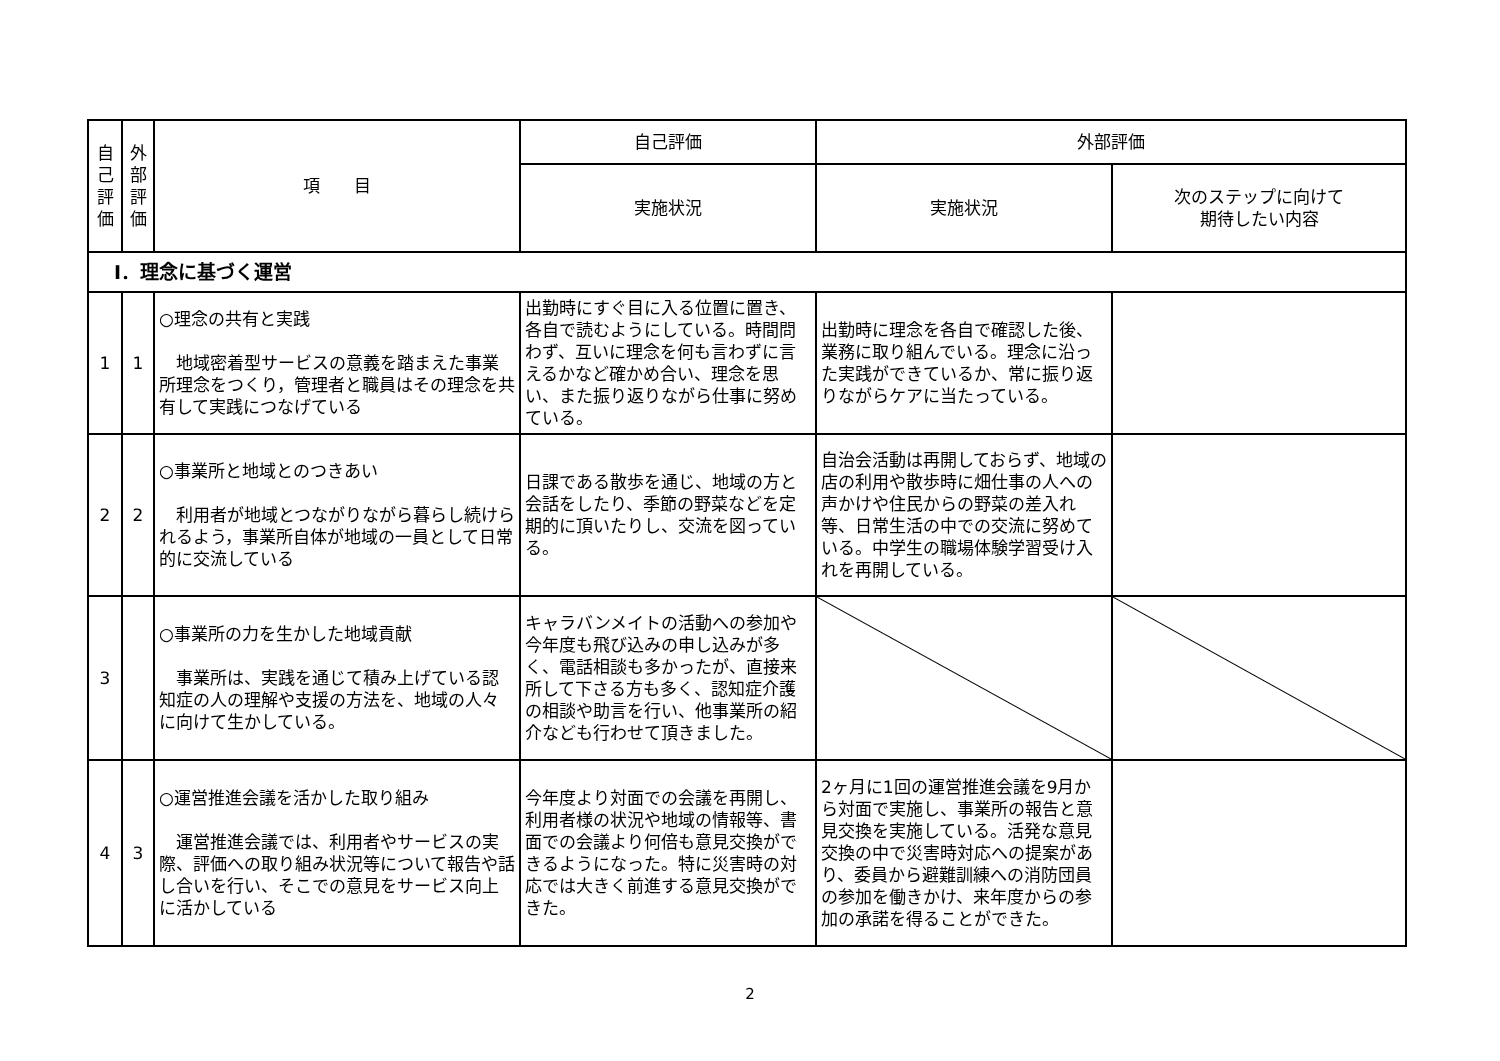| 自 己 評 価 | 外 部 評 価 | 項 目 | 自己評価 | 外部評価 | |
| --- | --- | --- | --- | --- | --- |
| | | | 実施状況 | 実施状況 | 次のステップに向けて 期待したい内容 |
| Ⅰ．理念に基づく運営 | | | | | |
| 1 | 1 | ○理念の共有と実践 地域密着型サービスの意義を踏まえた事業所理念をつくり，管理者と職員はその理念を共有して実践につなげている | 出勤時にすぐ目に入る位置に置き、各自で読むようにしている。時間問わず、互いに理念を何も言わずに言えるかなど確かめ合い、理念を思い、また振り返りながら仕事に努めている。 | 出勤時に理念を各自で確認した後、業務に取り組んでいる。理念に沿った実践ができているか、常に振り返りながらケアに当たっている。 | |
| 2 | 2 | ○事業所と地域とのつきあい 利用者が地域とつながりながら暮らし続けられるよう，事業所自体が地域の一員として日常的に交流している | 日課である散歩を通じ、地域の方と会話をしたり、季節の野菜などを定期的に頂いたりし、交流を図っている。 | 自治会活動は再開しておらず、地域の店の利用や散歩時に畑仕事の人への声かけや住民からの野菜の差入れ等、日常生活の中での交流に努めている。中学生の職場体験学習受け入れを再開している。 | |
| 3 | | ○事業所の力を生かした地域貢献 事業所は、実践を通じて積み上げている認知症の人の理解や支援の方法を、地域の人々に向けて生かしている。 | キャラバンメイトの活動への参加や今年度も飛び込みの申し込みが多く、電話相談も多かったが、直接来所して下さる方も多く、認知症介護の相談や助言を行い、他事業所の紹介なども行わせて頂きました。 | | |
| 4 | 3 | ○運営推進会議を活かした取り組み 運営推進会議では、利用者やサービスの実際、評価への取り組み状況等について報告や話し合いを行い、そこでの意見をサービス向上に活かしている | 今年度より対面での会議を再開し、利用者様の状況や地域の情報等、書面での会議より何倍も意見交換ができるようになった。特に災害時の対応では大きく前進する意見交換ができた。 | 2ヶ月に1回の運営推進会議を9月から対面で実施し、事業所の報告と意見交換を実施している。活発な意見交換の中で災害時対応への提案があり、委員から避難訓練への消防団員の参加を働きかけ、来年度からの参加の承諾を得ることができた。 | |
2